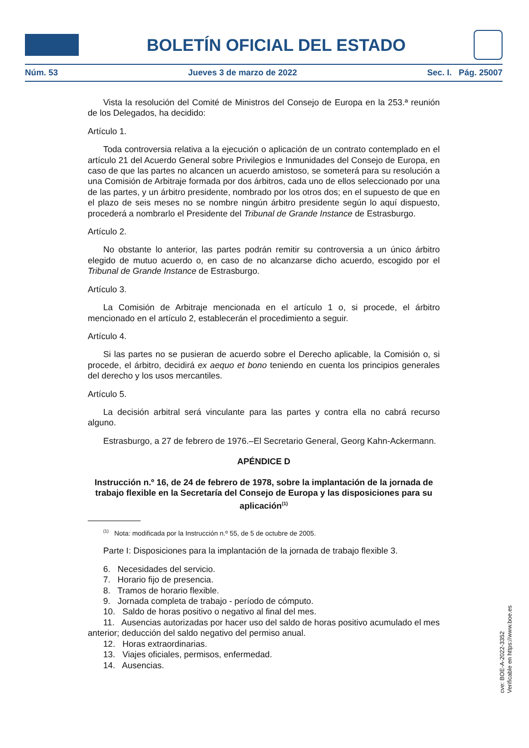BOLETÍN OFICIAL DEL ESTADO
Núm. 53 Jueves 3 de marzo de 2022 Sec. I. Pág. 25007
Vista la resolución del Comité de Ministros del Consejo de Europa en la 253.ª reunión de los Delegados, ha decidido:
Artículo 1.
Toda controversia relativa a la ejecución o aplicación de un contrato contemplado en el artículo 21 del Acuerdo General sobre Privilegios e Inmunidades del Consejo de Europa, en caso de que las partes no alcancen un acuerdo amistoso, se someterá para su resolución a una Comisión de Arbitraje formada por dos árbitros, cada uno de ellos seleccionado por una de las partes, y un árbitro presidente, nombrado por los otros dos; en el supuesto de que en el plazo de seis meses no se nombre ningún árbitro presidente según lo aquí dispuesto, procederá a nombrarlo el Presidente del Tribunal de Grande Instance de Estrasburgo.
Artículo 2.
No obstante lo anterior, las partes podrán remitir su controversia a un único árbitro elegido de mutuo acuerdo o, en caso de no alcanzarse dicho acuerdo, escogido por el Tribunal de Grande Instance de Estrasburgo.
Artículo 3.
La Comisión de Arbitraje mencionada en el artículo 1 o, si procede, el árbitro mencionado en el artículo 2, establecerán el procedimiento a seguir.
Artículo 4.
Si las partes no se pusieran de acuerdo sobre el Derecho aplicable, la Comisión o, si procede, el árbitro, decidirá ex aequo et bono teniendo en cuenta los principios generales del derecho y los usos mercantiles.
Artículo 5.
La decisión arbitral será vinculante para las partes y contra ella no cabrá recurso alguno.
Estrasburgo, a 27 de febrero de 1976.–El Secretario General, Georg Kahn-Ackermann.
APÉNDICE D
Instrucción n.º 16, de 24 de febrero de 1978, sobre la implantación de la jornada de trabajo flexible en la Secretaría del Consejo de Europa y las disposiciones para su aplicación<sup>(1)</sup>
<sup>(1)</sup> Nota: modificada por la Instrucción n.º 55, de 5 de octubre de 2005.
Parte I: Disposiciones para la implantación de la jornada de trabajo flexible 3.
6. Necesidades del servicio.
7. Horario fijo de presencia.
8. Tramos de horario flexible.
9. Jornada completa de trabajo - período de cómputo.
10. Saldo de horas positivo o negativo al final del mes.
11. Ausencias autorizadas por hacer uso del saldo de horas positivo acumulado el mes anterior; deducción del saldo negativo del permiso anual.
12. Horas extraordinarias.
13. Viajes oficiales, permisos, enfermedad.
14. Ausencias.
cve: BOE-A-2022-3352
Verificable en https://www.boe.es